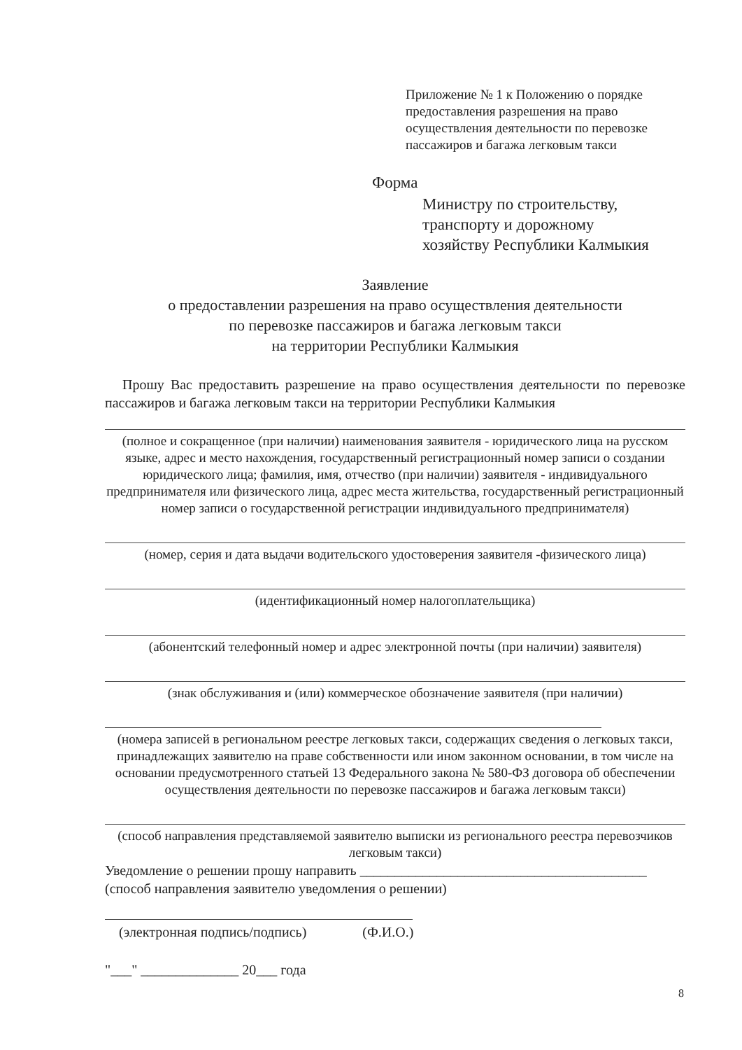Приложение № 1 к Положению о порядке предоставления разрешения на право осуществления деятельности по перевозке пассажиров и багажа легковым такси
Форма
Министру по строительству,
транспорту и дорожному
хозяйству Республики Калмыкия
Заявление
о предоставлении разрешения на право осуществления деятельности
по перевозке пассажиров и багажа легковым такси
на территории Республики Калмыкия
Прошу Вас предоставить разрешение на право осуществления деятельности по перевозке пассажиров и багажа легковым такси на территории Республики Калмыкия
(полное и сокращенное (при наличии) наименования заявителя - юридического лица на русском языке, адрес и место нахождения, государственный регистрационный номер записи о создании юридического лица; фамилия, имя, отчество (при наличии) заявителя - индивидуального предпринимателя или физического лица, адрес места жительства, государственный регистрационный номер записи о государственной регистрации индивидуального предпринимателя)
(номер, серия и дата выдачи водительского удостоверения заявителя -физического лица)
(идентификационный номер налогоплательщика)
(абонентский телефонный номер и адрес электронной почты (при наличии) заявителя)
(знак обслуживания и (или) коммерческое обозначение заявителя (при наличии)
(номера записей в региональном реестре легковых такси, содержащих сведения о легковых такси, принадлежащих заявителю на праве собственности или ином законном основании, в том числе на основании предусмотренного статьей 13 Федерального закона № 580-ФЗ договора об обеспечении осуществления деятельности по перевозке пассажиров и багажа легковым такси)
(способ направления представляемой заявителю выписки из регионального реестра перевозчиков легковым такси)
Уведомление о решении прошу направить _________________________________________
(способ направления заявителю уведомления о решении)
(электронная подпись/подпись) (Ф.И.О.)
"___" ______________ 20___ года
8